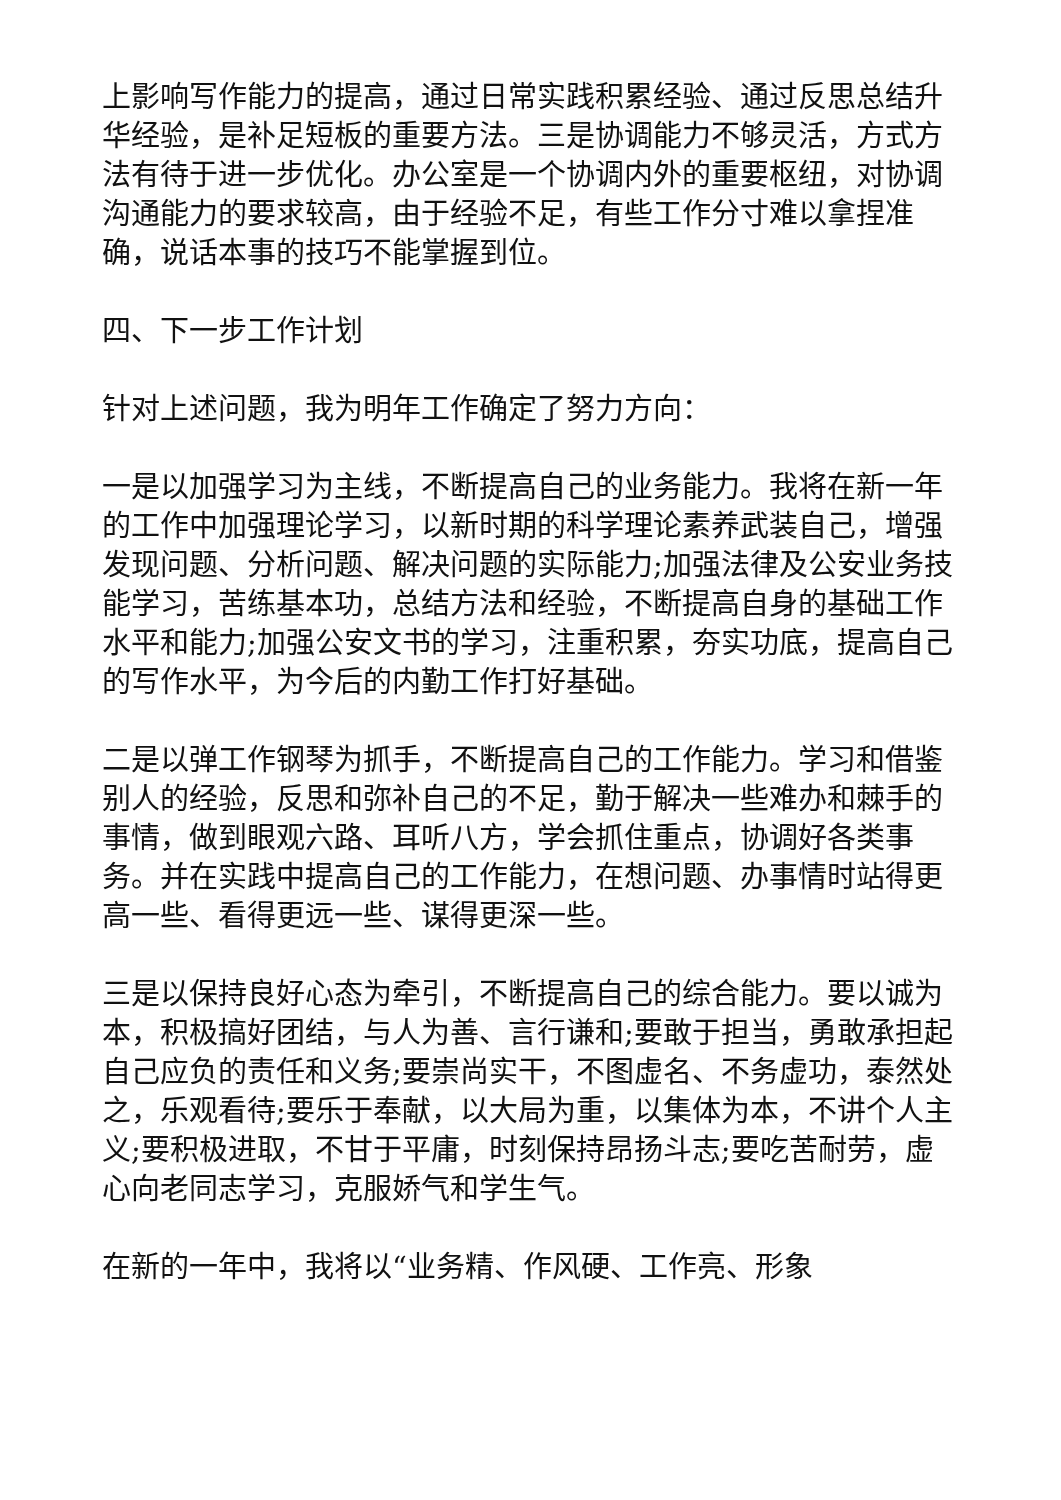上影响写作能力的提高，通过日常实践积累经验、通过反思总结升华经验，是补足短板的重要方法。三是协调能力不够灵活，方式方法有待于进一步优化。办公室是一个协调内外的重要枢纽，对协调沟通能力的要求较高，由于经验不足，有些工作分寸难以拿捏准确，说话本事的技巧不能掌握到位。
四、下一步工作计划
针对上述问题，我为明年工作确定了努力方向：
一是以加强学习为主线，不断提高自己的业务能力。我将在新一年的工作中加强理论学习，以新时期的科学理论素养武装自己，增强发现问题、分析问题、解决问题的实际能力;加强法律及公安业务技能学习，苦练基本功，总结方法和经验，不断提高自身的基础工作水平和能力;加强公安文书的学习，注重积累，夯实功底，提高自己的写作水平，为今后的内勤工作打好基础。
二是以弹工作钢琴为抓手，不断提高自己的工作能力。学习和借鉴别人的经验，反思和弥补自己的不足，勤于解决一些难办和棘手的事情，做到眼观六路、耳听八方，学会抓住重点，协调好各类事务。并在实践中提高自己的工作能力，在想问题、办事情时站得更高一些、看得更远一些、谋得更深一些。
三是以保持良好心态为牵引，不断提高自己的综合能力。要以诚为本，积极搞好团结，与人为善、言行谦和;要敢于担当，勇敢承担起自己应负的责任和义务;要崇尚实干，不图虚名、不务虚功，泰然处之，乐观看待;要乐于奉献，以大局为重，以集体为本，不讲个人主义;要积极进取，不甘于平庸，时刻保持昂扬斗志;要吃苦耐劳，虚心向老同志学习，克服娇气和学生气。
在新的一年中，我将以“业务精、作风硬、工作亮、形象